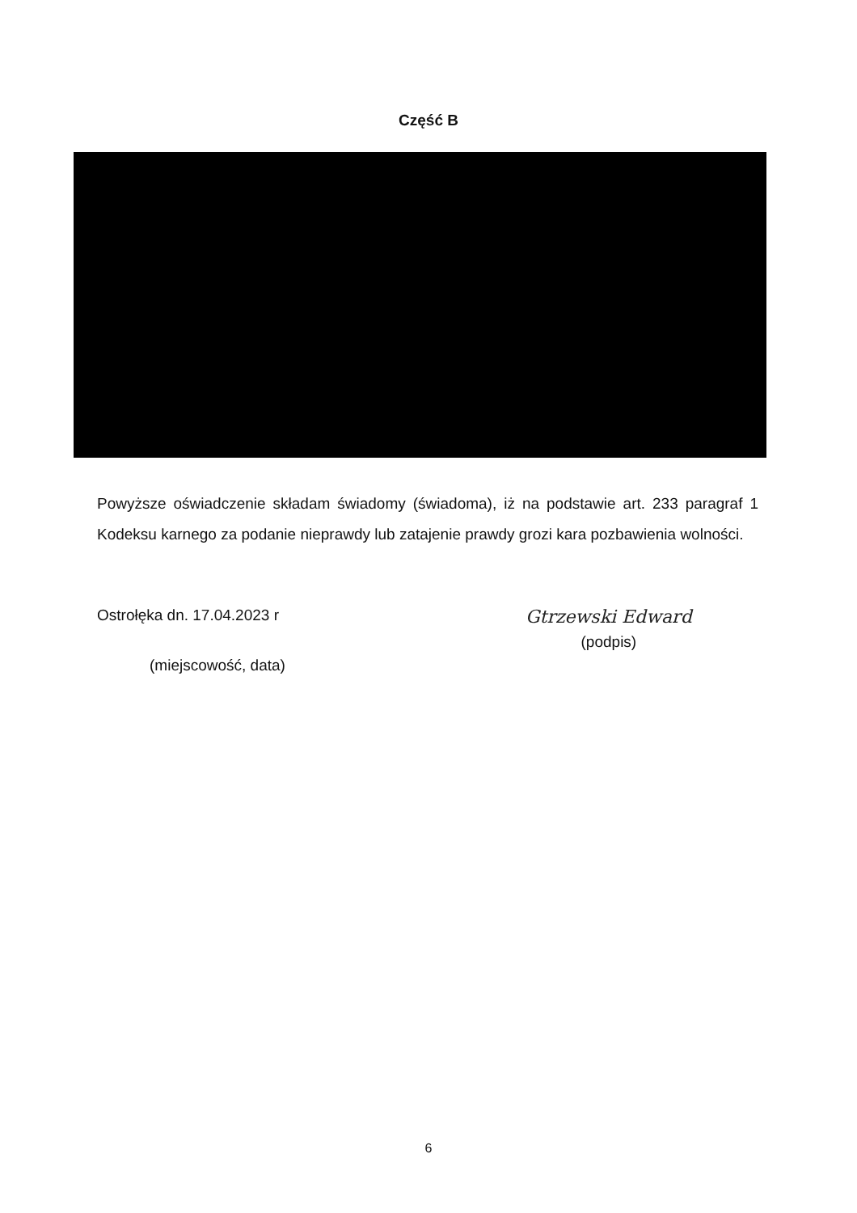Część B
Powyższe oświadczenie składam świadomy (świadoma), iż na podstawie art. 233 paragraf 1 Kodeksu karnego za podanie nieprawdy lub zatajenie prawdy grozi kara pozbawienia wolności.
Ostrołęka dn. 17.04.2023 r
(miejscowość, data)
Gtrzewski Edward
(podpis)
6